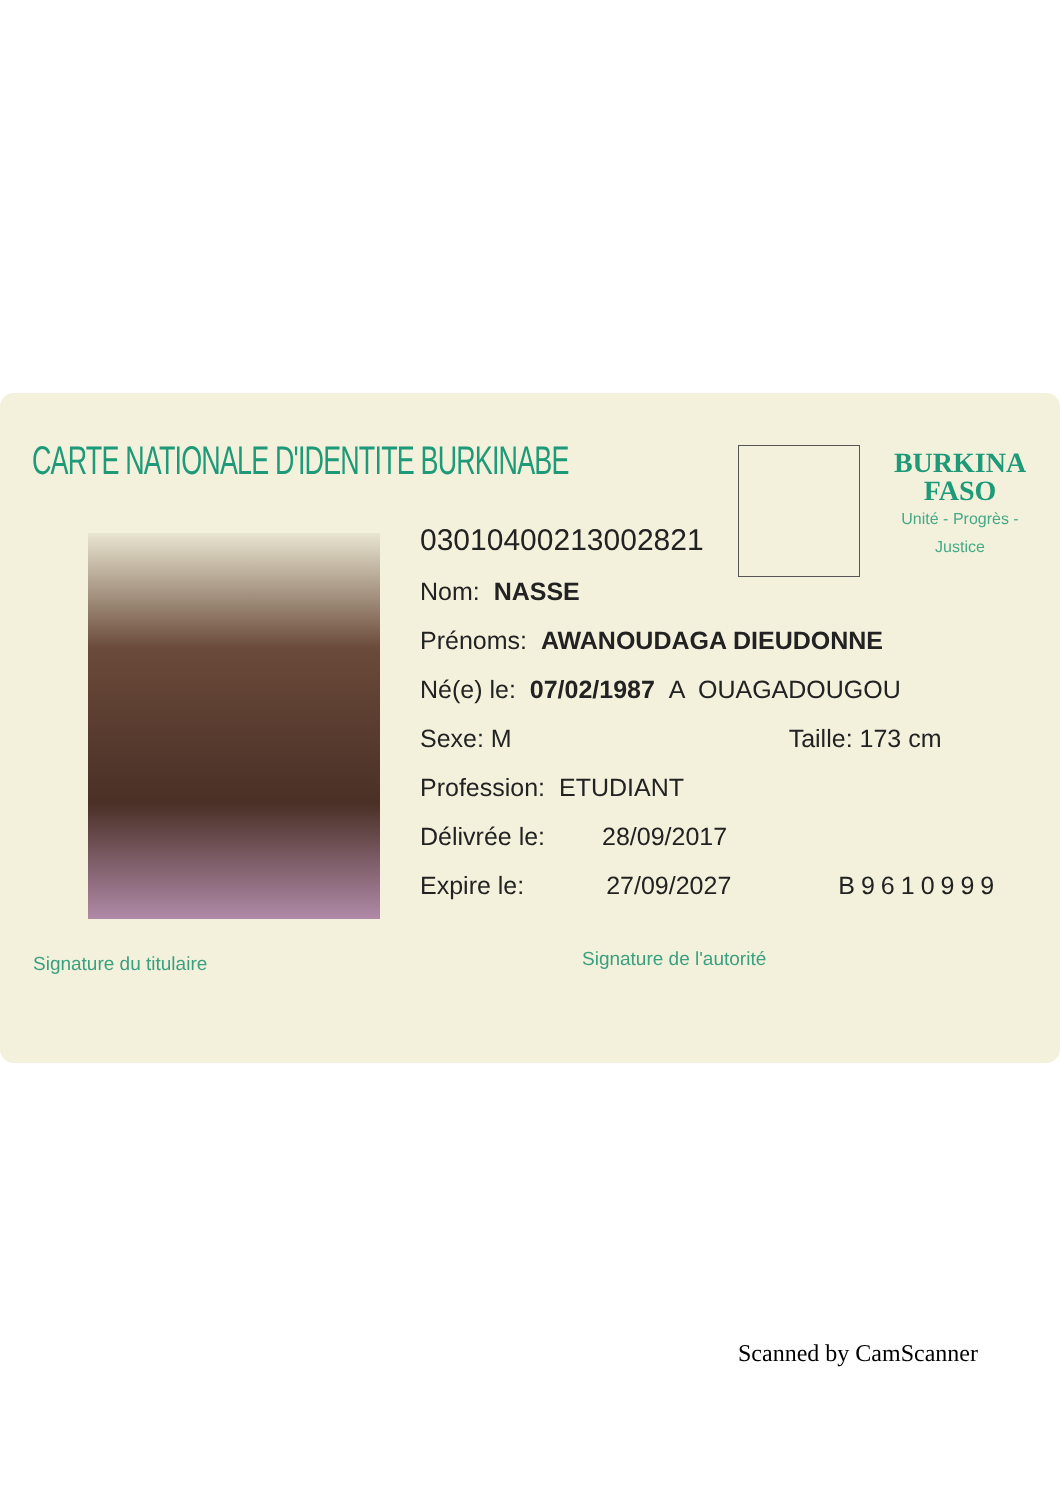CARTE NATIONALE D'IDENTITE BURKINABE
BURKINA
FASO
Unité - Progrès - Justice
030104002130028​21
Nom: NASSE
Prénoms: AWANOUDAGA DIEUDONNE
Né(e) le: 07/02/1987 A OUAGADOUGOU
Sexe: M Taille: 173 cm
Profession: ETUDIANT
Délivrée le: 28/09/2017
Expire le: 27/09/2027 B9610999
Signature du titulaire Signature de l'autorité
Scanned by CamScanner